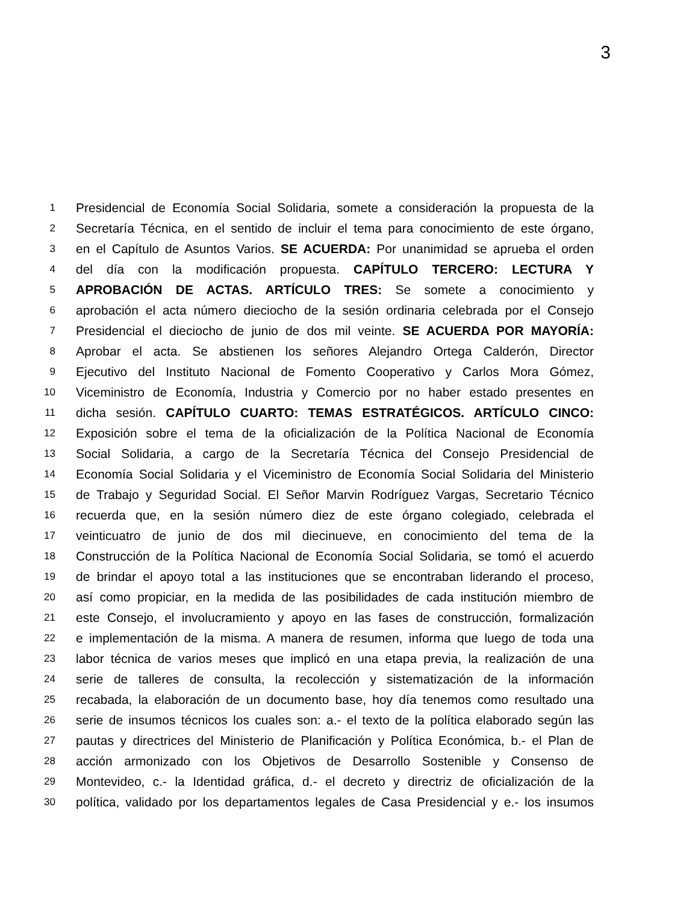3
1 Presidencial de Economía Social Solidaria, somete a consideración la propuesta de la
2 Secretaría Técnica, en el sentido de incluir el tema para conocimiento de este órgano,
3 en el Capítulo de Asuntos Varios. SE ACUERDA: Por unanimidad se aprueba el orden
4 del día con la modificación propuesta. CAPÍTULO TERCERO: LECTURA Y
5 APROBACIÓN DE ACTAS. ARTÍCULO TRES: Se somete a conocimiento y
6 aprobación el acta número dieciocho de la sesión ordinaria celebrada por el Consejo
7 Presidencial el dieciocho de junio de dos mil veinte. SE ACUERDA POR MAYORÍA:
8 Aprobar el acta. Se abstienen los señores Alejandro Ortega Calderón, Director
9 Ejecutivo del Instituto Nacional de Fomento Cooperativo y Carlos Mora Gómez,
10 Viceministro de Economía, Industria y Comercio por no haber estado presentes en
11 dicha sesión. CAPÍTULO CUARTO: TEMAS ESTRATÉGICOS. ARTÍCULO CINCO:
12 Exposición sobre el tema de la oficialización de la Política Nacional de Economía
13 Social Solidaria, a cargo de la Secretaría Técnica del Consejo Presidencial de
14 Economía Social Solidaria y el Viceministro de Economía Social Solidaria del Ministerio
15 de Trabajo y Seguridad Social. El Señor Marvin Rodríguez Vargas, Secretario Técnico
16 recuerda que, en la sesión número diez de este órgano colegiado, celebrada el
17 veinticuatro de junio de dos mil diecinueve, en conocimiento del tema de la
18 Construcción de la Política Nacional de Economía Social Solidaria, se tomó el acuerdo
19 de brindar el apoyo total a las instituciones que se encontraban liderando el proceso,
20 así como propiciar, en la medida de las posibilidades de cada institución miembro de
21 este Consejo, el involucramiento y apoyo en las fases de construcción, formalización
22 e implementación de la misma. A manera de resumen, informa que luego de toda una
23 labor técnica de varios meses que implicó en una etapa previa, la realización de una
24 serie de talleres de consulta, la recolección y sistematización de la información
25 recabada, la elaboración de un documento base, hoy día tenemos como resultado una
26 serie de insumos técnicos los cuales son: a.- el texto de la política elaborado según las
27 pautas y directrices del Ministerio de Planificación y Política Económica, b.- el Plan de
28 acción armonizado con los Objetivos de Desarrollo Sostenible y Consenso de
29 Montevideo, c.- la Identidad gráfica, d.- el decreto y directriz de oficialización de la
30 política, validado por los departamentos legales de Casa Presidencial y e.- los insumos